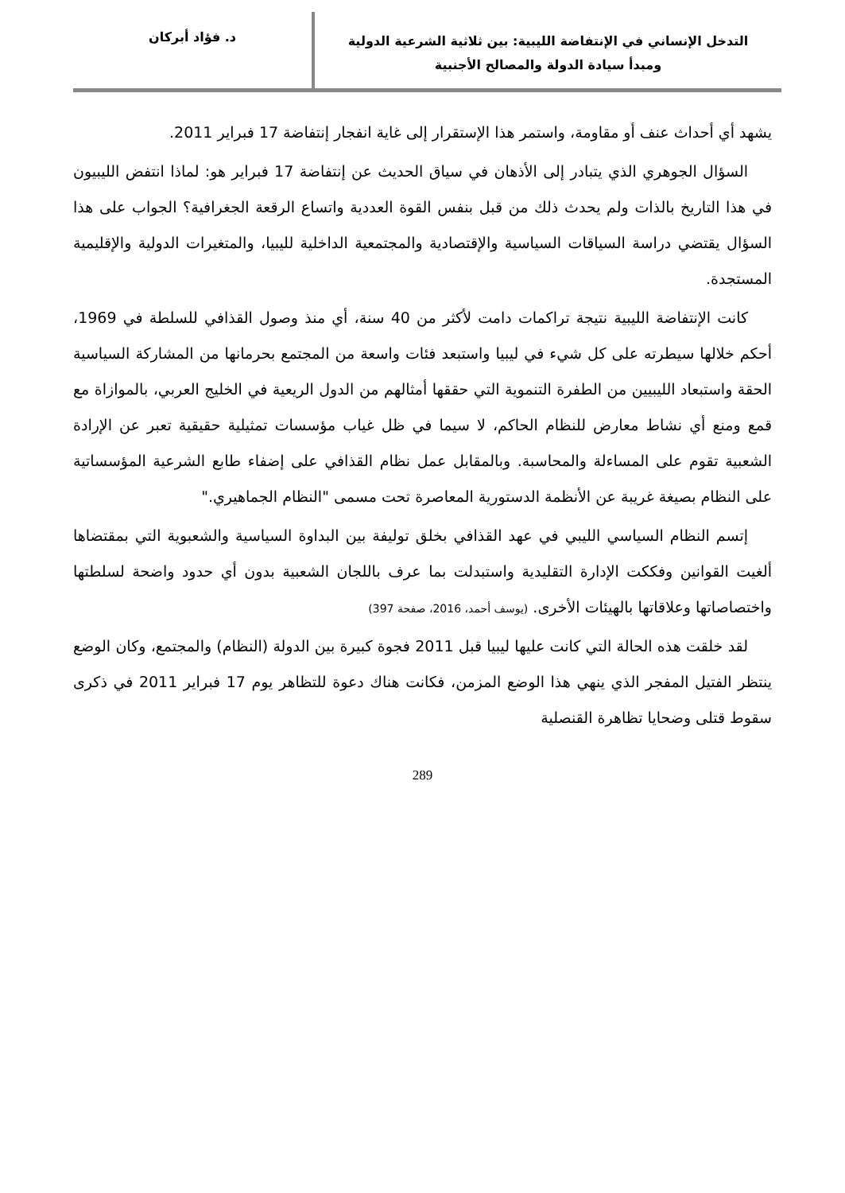التدخل الإنساني في الإنتفاضة الليبية: بين ثلاثية الشرعية الدولية
ومبدأ سيادة الدولة والمصالح الأجنبية
د. فؤاد أبركان
يشهد أي أحداث عنف أو مقاومة، واستمر هذا الإستقرار إلى غاية انفجار إنتفاضة 17 فبراير 2011.
السؤال الجوهري الذي يتبادر إلى الأذهان في سياق الحديث عن إنتفاضة 17 فبراير هو: لماذا انتفض الليبيون في هذا التاريخ بالذات ولم يحدث ذلك من قبل بنفس القوة العددية واتساع الرقعة الجغرافية؟ الجواب على هذا السؤال يقتضي دراسة السياقات السياسية والإقتصادية والمجتمعية الداخلية لليبيا، والمتغيرات الدولية والإقليمية المستجدة.
كانت الإنتفاضة الليبية نتيجة تراكمات دامت لأكثر من 40 سنة، أي منذ وصول القذافي للسلطة في 1969، أحكم خلالها سيطرته على كل شيء في ليبيا واستبعد فئات واسعة من المجتمع بحرمانها من المشاركة السياسية الحقة واستبعاد الليبيين من الطفرة التنموية التي حققها أمثالهم من الدول الريعية في الخليج العربي، بالموازاة مع قمع ومنع أي نشاط معارض للنظام الحاكم، لا سيما في ظل غياب مؤسسات تمثيلية حقيقية تعبر عن الإرادة الشعبية تقوم على المساءلة والمحاسبة. وبالمقابل عمل نظام القذافي على إضفاء طابع الشرعية المؤسساتية على النظام بصيغة غريبة عن الأنظمة الدستورية المعاصرة تحت مسمى "النظام الجماهيري."
إتسم النظام السياسي الليبي في عهد القذافي بخلق توليفة بين البداوة السياسية والشعبوية التي بمقتضاها ألغيت القوانين وفككت الإدارة التقليدية واستبدلت بما عرف باللجان الشعبية بدون أي حدود واضحة لسلطتها واختصاصاتها وعلاقاتها بالهيئات الأخرى. (يوسف أحمد، 2016، صفحة 397)
لقد خلقت هذه الحالة التي كانت عليها ليبيا قبل 2011 فجوة كبيرة بين الدولة (النظام) والمجتمع، وكان الوضع ينتظر الفتيل المفجر الذي ينهي هذا الوضع المزمن، فكانت هناك دعوة للتظاهر يوم 17 فبراير 2011 في ذكرى سقوط قتلى وضحايا تظاهرة القنصلية
289